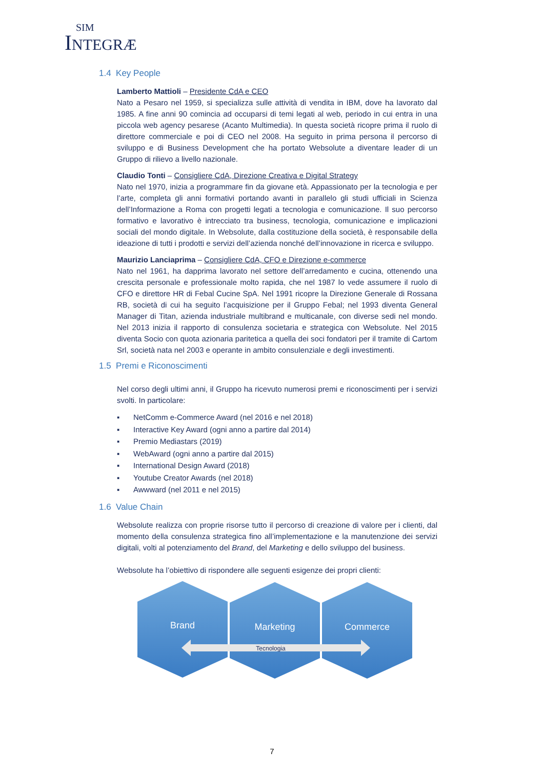SIM
INTEGRÆ
1.4 Key People
Lamberto Mattioli – Presidente CdA e CEO
Nato a Pesaro nel 1959, si specializza sulle attività di vendita in IBM, dove ha lavorato dal 1985. A fine anni 90 comincia ad occuparsi di temi legati al web, periodo in cui entra in una piccola web agency pesarese (Acanto Multimedia). In questa società ricopre prima il ruolo di direttore commerciale e poi di CEO nel 2008. Ha seguito in prima persona il percorso di sviluppo e di Business Development che ha portato Websolute a diventare leader di un Gruppo di rilievo a livello nazionale.
Claudio Tonti – Consigliere CdA, Direzione Creativa e Digital Strategy
Nato nel 1970, inizia a programmare fin da giovane età. Appassionato per la tecnologia e per l’arte, completa gli anni formativi portando avanti in parallelo gli studi ufficiali in Scienza dell’Informazione a Roma con progetti legati a tecnologia e comunicazione. Il suo percorso formativo e lavorativo è intrecciato tra business, tecnologia, comunicazione e implicazioni sociali del mondo digitale. In Websolute, dalla costituzione della società, è responsabile della ideazione di tutti i prodotti e servizi dell’azienda nonché dell’innovazione in ricerca e sviluppo.
Maurizio Lanciaprima – Consigliere CdA, CFO e Direzione e-commerce
Nato nel 1961, ha dapprima lavorato nel settore dell’arredamento e cucina, ottenendo una crescita personale e professionale molto rapida, che nel 1987 lo vede assumere il ruolo di CFO e direttore HR di Febal Cucine SpA. Nel 1991 ricopre la Direzione Generale di Rossana RB, società di cui ha seguito l’acquisizione per il Gruppo Febal; nel 1993 diventa General Manager di Titan, azienda industriale multibrand e multicanale, con diverse sedi nel mondo. Nel 2013 inizia il rapporto di consulenza societaria e strategica con Websolute. Nel 2015 diventa Socio con quota azionaria paritetica a quella dei soci fondatori per il tramite di Cartom Srl, società nata nel 2003 e operante in ambito consulenziale e degli investimenti.
1.5 Premi e Riconoscimenti
Nel corso degli ultimi anni, il Gruppo ha ricevuto numerosi premi e riconoscimenti per i servizi svolti. In particolare:
▪ NetComm e-Commerce Award (nel 2016 e nel 2018)
▪ Interactive Key Award (ogni anno a partire dal 2014)
▪ Premio Mediastars (2019)
▪ WebAward (ogni anno a partire dal 2015)
▪ International Design Award (2018)
▪ Youtube Creator Awards (nel 2018)
▪ Awwward (nel 2011 e nel 2015)
1.6 Value Chain
Websolute realizza con proprie risorse tutto il percorso di creazione di valore per i clienti, dal momento della consulenza strategica fino all’implementazione e la manutenzione dei servizi digitali, volti al potenziamento del Brand, del Marketing e dello sviluppo del business.
Websolute ha l’obiettivo di rispondere alle seguenti esigenze dei propri clienti:
Brand
Marketing
Commerce
Tecnologia
7